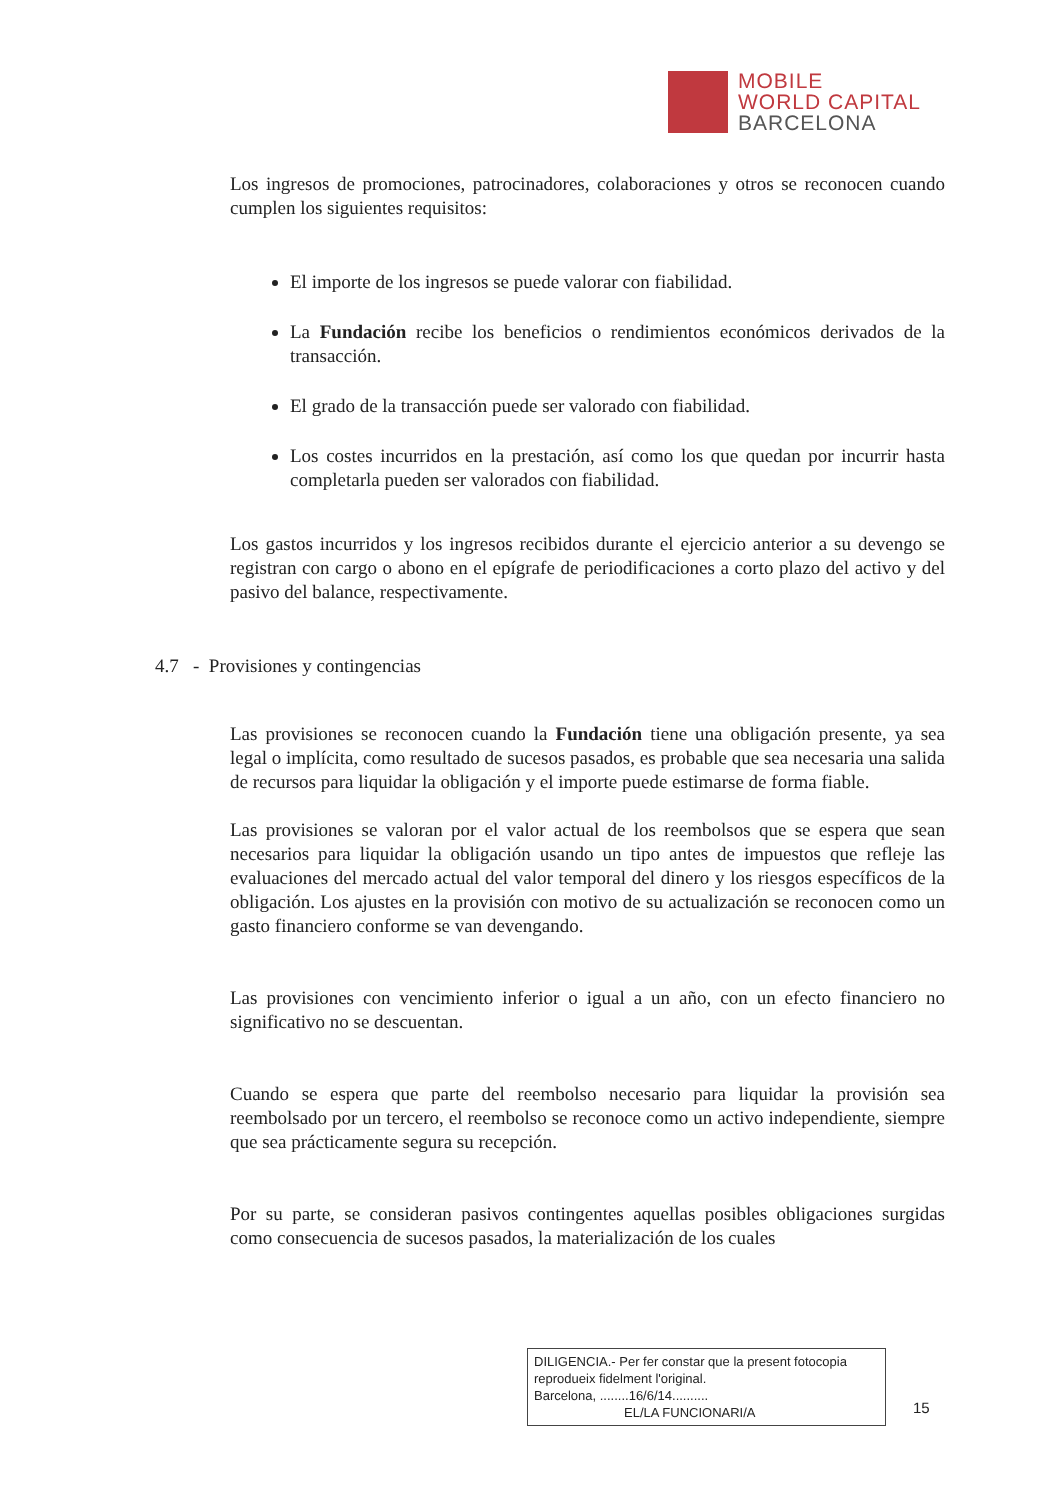MOBILE
WORLD CAPITAL
BARCELONA
Los ingresos de promociones, patrocinadores, colaboraciones y otros se reconocen cuando cumplen los siguientes requisitos:
El importe de los ingresos se puede valorar con fiabilidad.
La Fundación recibe los beneficios o rendimientos económicos derivados de la transacción.
El grado de la transacción puede ser valorado con fiabilidad.
Los costes incurridos en la prestación, así como los que quedan por incurrir hasta completarla pueden ser valorados con fiabilidad.
Los gastos incurridos y los ingresos recibidos durante el ejercicio anterior a su devengo se registran con cargo o abono en el epígrafe de periodificaciones a corto plazo del activo y del pasivo del balance, respectivamente.
4.7 - Provisiones y contingencias
Las provisiones se reconocen cuando la Fundación tiene una obligación presente, ya sea legal o implícita, como resultado de sucesos pasados, es probable que sea necesaria una salida de recursos para liquidar la obligación y el importe puede estimarse de forma fiable.
Las provisiones se valoran por el valor actual de los reembolsos que se espera que sean necesarios para liquidar la obligación usando un tipo antes de impuestos que refleje las evaluaciones del mercado actual del valor temporal del dinero y los riesgos específicos de la obligación. Los ajustes en la provisión con motivo de su actualización se reconocen como un gasto financiero conforme se van devengando.
Las provisiones con vencimiento inferior o igual a un año, con un efecto financiero no significativo no se descuentan.
Cuando se espera que parte del reembolso necesario para liquidar la provisión sea reembolsado por un tercero, el reembolso se reconoce como un activo independiente, siempre que sea prácticamente segura su recepción.
Por su parte, se consideran pasivos contingentes aquellas posibles obligaciones surgidas como consecuencia de sucesos pasados, la materialización de los cuales
DILIGENCIA.- Per fer constar que la present fotocopia reprodueix fidelment l'original.
Barcelona, ........16/6/14..........
EL/LA FUNCIONARI/A
15